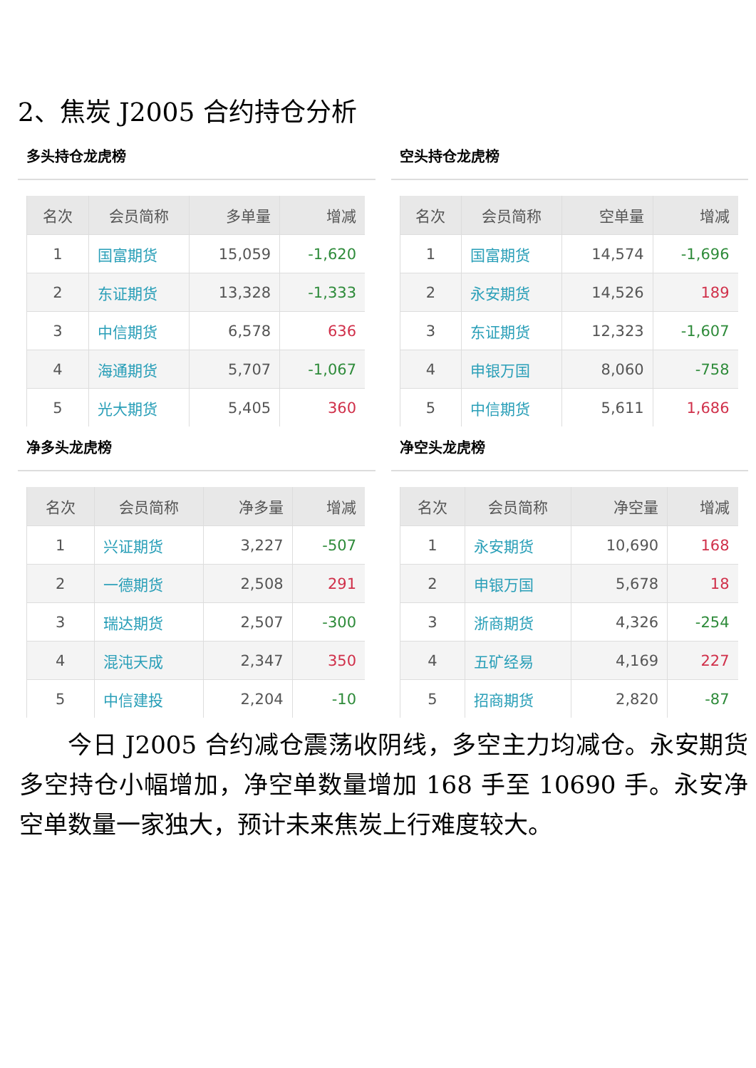2、焦炭 J2005 合约持仓分析
多头持仓龙虎榜
| 名次 | 会员简称 | 多单量 | 增减 |
| --- | --- | --- | --- |
| 1 | 国富期货 | 15,059 | -1,620 |
| 2 | 东证期货 | 13,328 | -1,333 |
| 3 | 中信期货 | 6,578 | 636 |
| 4 | 海通期货 | 5,707 | -1,067 |
| 5 | 光大期货 | 5,405 | 360 |
空头持仓龙虎榜
| 名次 | 会员简称 | 空单量 | 增减 |
| --- | --- | --- | --- |
| 1 | 国富期货 | 14,574 | -1,696 |
| 2 | 永安期货 | 14,526 | 189 |
| 3 | 东证期货 | 12,323 | -1,607 |
| 4 | 申银万国 | 8,060 | -758 |
| 5 | 中信期货 | 5,611 | 1,686 |
净多头龙虎榜
| 名次 | 会员简称 | 净多量 | 增减 |
| --- | --- | --- | --- |
| 1 | 兴证期货 | 3,227 | -507 |
| 2 | 一德期货 | 2,508 | 291 |
| 3 | 瑞达期货 | 2,507 | -300 |
| 4 | 混沌天成 | 2,347 | 350 |
| 5 | 中信建投 | 2,204 | -10 |
净空头龙虎榜
| 名次 | 会员简称 | 净空量 | 增减 |
| --- | --- | --- | --- |
| 1 | 永安期货 | 10,690 | 168 |
| 2 | 申银万国 | 5,678 | 18 |
| 3 | 浙商期货 | 4,326 | -254 |
| 4 | 五矿经易 | 4,169 | 227 |
| 5 | 招商期货 | 2,820 | -87 |
今日 J2005 合约减仓震荡收阴线，多空主力均减仓。永安期货多空持仓小幅增加，净空单数量增加 168 手至 10690 手。永安净空单数量一家独大，预计未来焦炭上行难度较大。